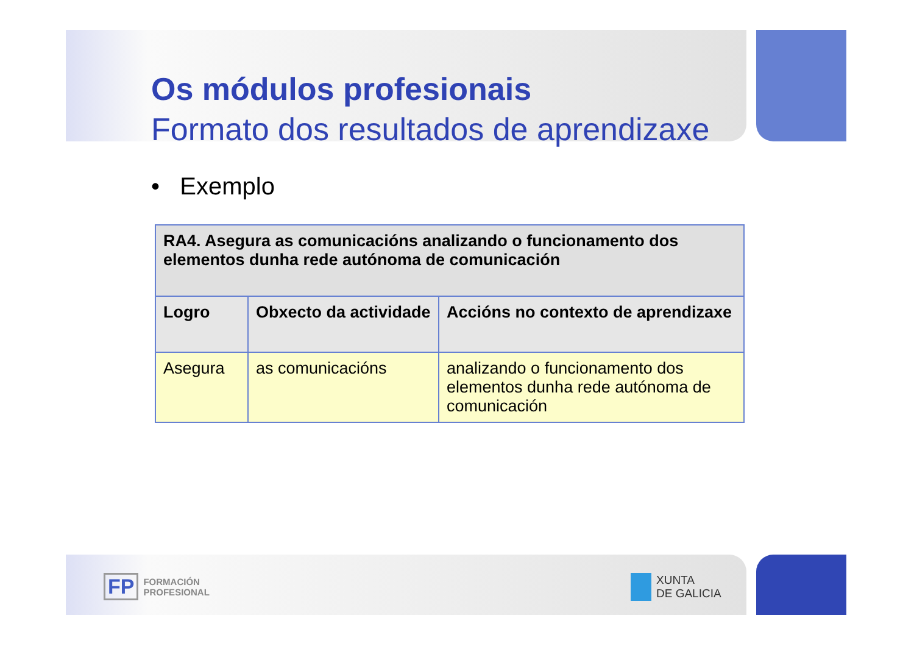Os módulos profesionais
Formato dos resultados de aprendizaxe
• Exemplo
| RA4. Asegura as comunicacións analizando o funcionamento dos elementos dunha rede autónoma de comunicación | | |
| Logro | Obxecto da actividade | Accións no contexto de aprendizaxe |
| Asegura | as comunicacións | analizando o funcionamento dos elementos dunha rede autónoma de comunicación |
FP FORMACIÓN
PROFESIONAL
XUNTA
DE GALICIA